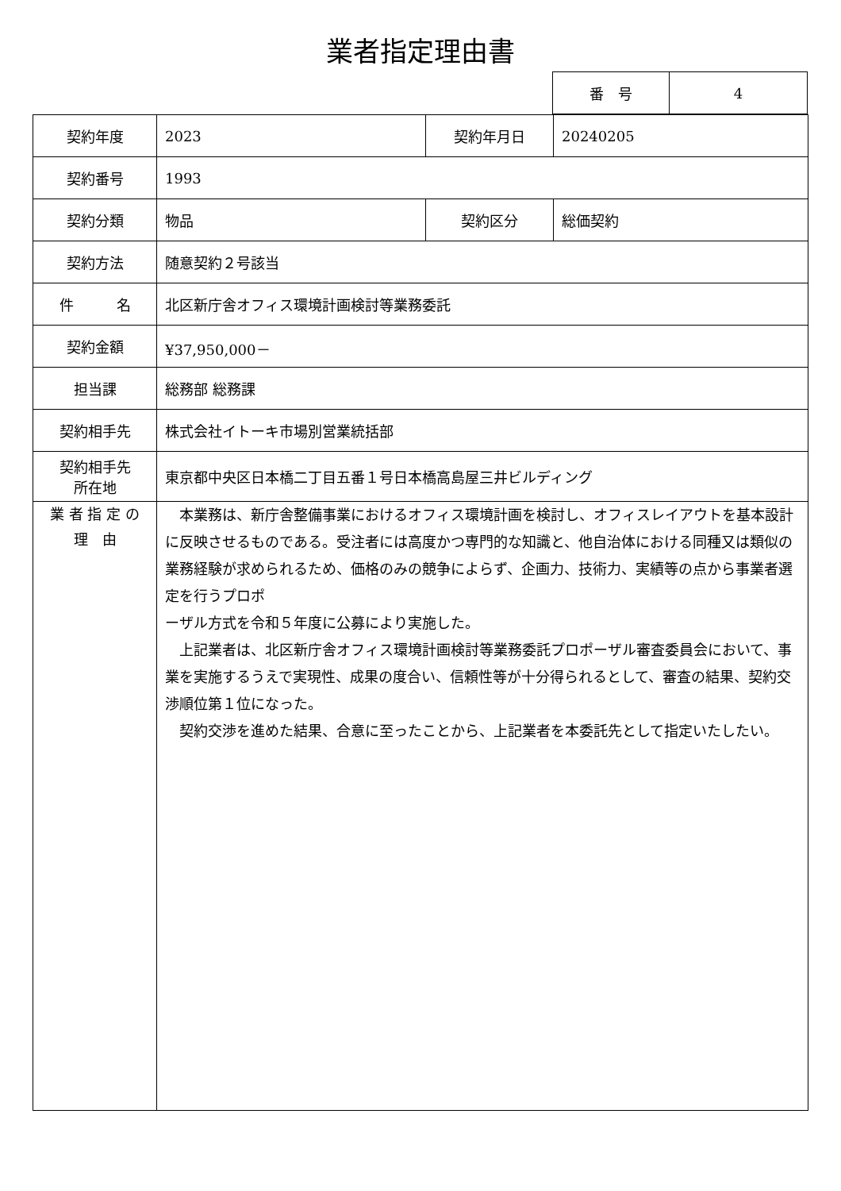業者指定理由書
| 番 号 | 4 |
| 契約年度 | 2023 | 契約年月日 | 20240205 |
| 契約番号 | 1993 | | |
| 契約分類 | 物品 | 契約区分 | 総価契約 |
| 契約方法 | 随意契約２号該当 | | |
| 件 名 | 北区新庁舎オフィス環境計画検討等業務委託 | | |
| 契約金額 | ¥37,950,000－ | | |
| 担当課 | 総務部 総務課 | | |
| 契約相手先 | 株式会社イトーキ市場別営業統括部 | | |
| 契約相手先 所在地 | 東京都中央区日本橋二丁目五番１号日本橋高島屋三井ビルディング | | |
| 業 者 指 定 の 理 由 | 本業務は、新庁舎整備事業におけるオフィス環境計画を検討し、オフィスレイアウトを基本設計に反映させるものである。受注者には高度かつ専門的な知識と、他自治体における同種又は類似の業務経験が求められるため、価格のみの競争によらず、企画力、技術力、実績等の点から事業者選定を行うプロポ ーザル方式を令和５年度に公募により実施した。 上記業者は、北区新庁舎オフィス環境計画検討等業務委託プロポーザル審査委員会において、事業を実施するうえで実現性、成果の度合い、信頼性等が十分得られるとして、審査の結果、契約交渉順位第１位になった。 契約交渉を進めた結果、合意に至ったことから、上記業者を本委託先として指定いたしたい。 | | |